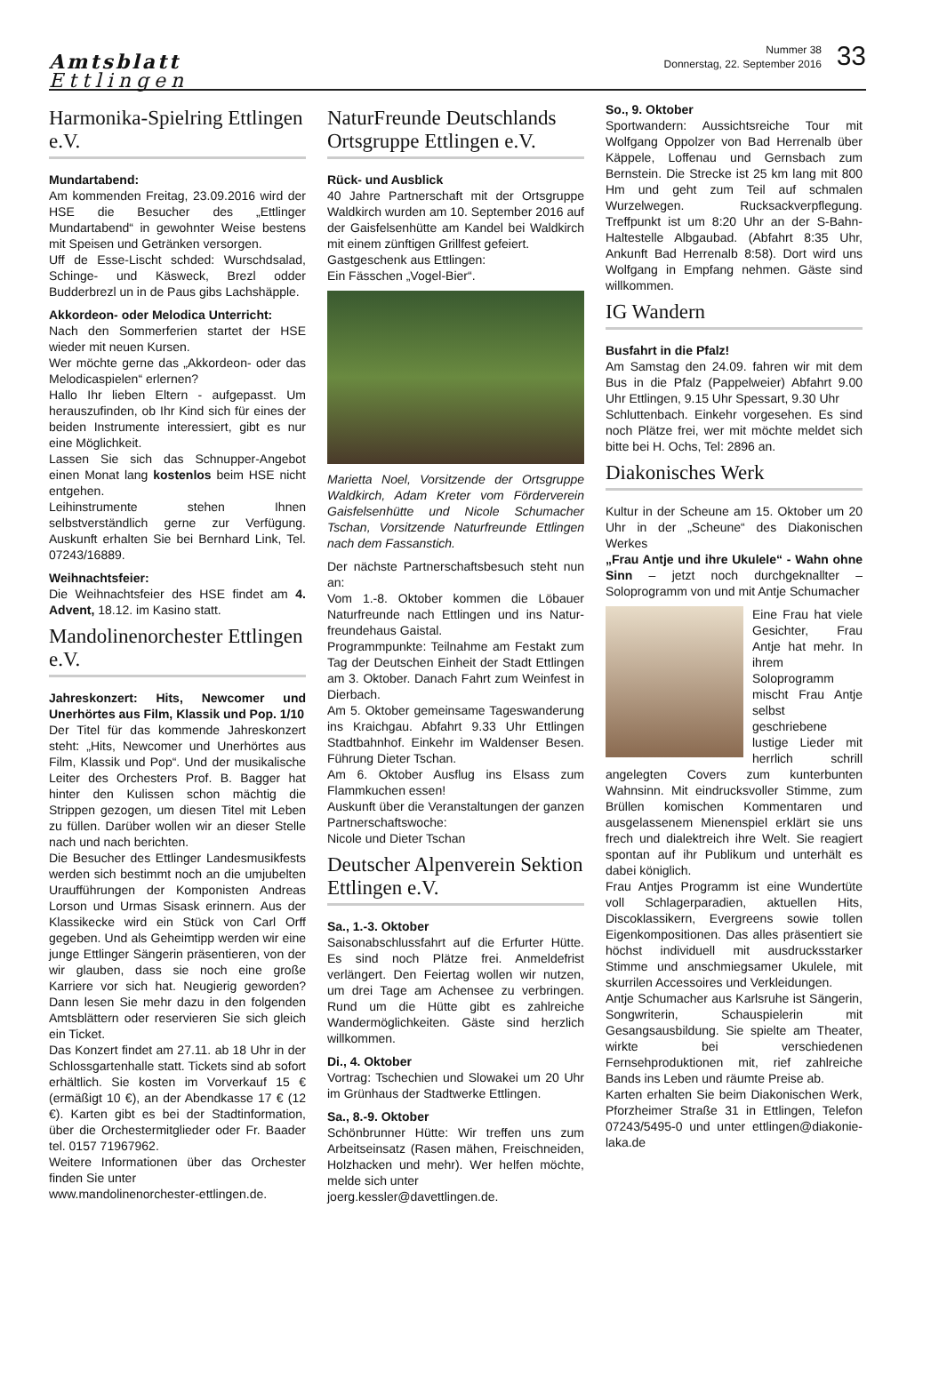Amtsblatt
Ettlingen
Nummer 38
Donnerstag, 22. September 2016
33
Harmonika-Spielring Ettlingen e.V.
Mundartabend:
Am kommenden Freitag, 23.09.2016 wird der HSE die Besucher des „Ettlinger Mundartabend“ in gewohnter Weise bestens mit Speisen und Getränken versorgen.
Uff de Esse-Lischt schded: Wurschdsalad, Schinge- und Käsweck, Brezl odder Budderbrezl un in de Paus gibs Lachshäpple.
Akkordeon- oder Melodica Unterricht:
Nach den Sommerferien startet der HSE wieder mit neuen Kursen.
Wer möchte gerne das „Akkordeon- oder das Melodicaspielen“ erlernen?
Hallo Ihr lieben Eltern - aufgepasst. Um herauszufinden, ob Ihr Kind sich für eines der beiden Instrumente interessiert, gibt es nur eine Möglichkeit.
Lassen Sie sich das Schnupper-Angebot einen Monat lang kostenlos beim HSE nicht entgehen.
Leihinstrumente stehen Ihnen selbstverständlich gerne zur Verfügung. Auskunft erhalten Sie bei Bernhard Link, Tel. 07243/16889.
Weihnachtsfeier:
Die Weihnachtsfeier des HSE findet am 4. Advent, 18.12. im Kasino statt.
Mandolinenorchester Ettlingen e.V.
Jahreskonzert: Hits, Newcomer und Unerhörtes aus Film, Klassik und Pop. 1/10
Der Titel für das kommende Jahreskonzert steht: „Hits, Newcomer und Unerhörtes aus Film, Klassik und Pop“. Und der musikalische Leiter des Orchesters Prof. B. Bagger hat hinter den Kulissen schon mächtig die Strippen gezogen, um diesen Titel mit Leben zu füllen. Darüber wollen wir an dieser Stelle nach und nach berichten.
Die Besucher des Ettlinger Landesmusikfests werden sich bestimmt noch an die umjubelten Uraufführungen der Komponisten Andreas Lorson und Urmas Sisask erinnern. Aus der Klassikecke wird ein Stück von Carl Orff gegeben. Und als Geheimtipp werden wir eine junge Ettlinger Sängerin präsentieren, von der wir glauben, dass sie noch eine große Karriere vor sich hat. Neugierig geworden? Dann lesen Sie mehr dazu in den folgenden Amtsblättern oder reservieren Sie sich gleich ein Ticket.
Das Konzert findet am 27.11. ab 18 Uhr in der Schlossgartenhalle statt. Tickets sind ab sofort erhältlich. Sie kosten im Vorverkauf 15 € (ermäßigt 10 €), an der Abendkasse 17 € (12 €). Karten gibt es bei der Stadtinformation, über die Orchestermitglieder oder Fr. Baader tel. 0157 71967962.
Weitere Informationen über das Orchester finden Sie unter
www.mandolinenorchester-ettlingen.de.
NaturFreunde Deutschlands Ortsgruppe Ettlingen e.V.
Rück- und Ausblick
40 Jahre Partnerschaft mit der Ortsgruppe Waldkirch wurden am 10. September 2016 auf der Gaisfelsenhütte am Kandel bei Waldkirch mit einem zünftigen Grillfest gefeiert.
Gastgeschenk aus Ettlingen:
Ein Fässchen „Vogel-Bier“.
Marietta Noel, Vorsitzende der Ortsgruppe Waldkirch, Adam Kreter vom Förderverein Gaisfelsenhütte und Nicole Schumacher Tschan, Vorsitzende Naturfreunde Ettlingen nach dem Fassanstich.
Der nächste Partnerschaftsbesuch steht nun an:
Vom 1.-8. Oktober kommen die Löbauer Naturfreunde nach Ettlingen und ins Natur-freundehaus Gaistal.
Programmpunkte: Teilnahme am Festakt zum Tag der Deutschen Einheit der Stadt Ettlingen am 3. Oktober. Danach Fahrt zum Weinfest in Dierbach.
Am 5. Oktober gemeinsame Tageswanderung ins Kraichgau. Abfahrt 9.33 Uhr Ettlingen Stadtbahnhof. Einkehr im Waldenser Besen. Führung Dieter Tschan.
Am 6. Oktober Ausflug ins Elsass zum Flammkuchen essen!
Auskunft über die Veranstaltungen der ganzen Partnerschaftswoche:
Nicole und Dieter Tschan
Deutscher Alpenverein Sektion Ettlingen e.V.
Sa., 1.-3. Oktober
Saisonabschlussfahrt auf die Erfurter Hütte. Es sind noch Plätze frei. Anmeldefrist verlängert. Den Feiertag wollen wir nutzen, um drei Tage am Achensee zu verbringen. Rund um die Hütte gibt es zahlreiche Wandermöglichkeiten. Gäste sind herzlich willkommen.
Di., 4. Oktober
Vortrag: Tschechien und Slowakei um 20 Uhr im Grünhaus der Stadtwerke Ettlingen.
Sa., 8.-9. Oktober
Schönbrunner Hütte: Wir treffen uns zum Arbeitseinsatz (Rasen mähen, Freischneiden, Holzhacken und mehr). Wer helfen möchte, melde sich unter
joerg.kessler@davettlingen.de.
So., 9. Oktober
Sportwandern: Aussichtsreiche Tour mit Wolfgang Oppolzer von Bad Herrenalb über Käppele, Loffenau und Gernsbach zum Bernstein. Die Strecke ist 25 km lang mit 800 Hm und geht zum Teil auf schmalen Wurzelwegen. Rucksackverpflegung. Treffpunkt ist um 8:20 Uhr an der S-Bahn-Haltestelle Albgaubad. (Abfahrt 8:35 Uhr, Ankunft Bad Herrenalb 8:58). Dort wird uns Wolfgang in Empfang nehmen. Gäste sind willkommen.
IG Wandern
Busfahrt in die Pfalz!
Am Samstag den 24.09. fahren wir mit dem Bus in die Pfalz (Pappelweier) Abfahrt 9.00 Uhr Ettlingen, 9.15 Uhr Spessart, 9.30 Uhr
Schluttenbach. Einkehr vorgesehen. Es sind noch Plätze frei, wer mit möchte meldet sich bitte bei H. Ochs, Tel: 2896 an.
Diakonisches Werk
Kultur in der Scheune am 15. Oktober um 20 Uhr in der „Scheune“ des Diakonischen Werkes
„Frau Antje und ihre Ukulele“ - Wahn ohne Sinn – jetzt noch durchgeknallter – Soloprogramm von und mit Antje Schumacher
Eine Frau hat viele Gesichter, Frau Antje hat mehr. In ihrem Soloprogramm mischt Frau Antje selbst geschriebene lustige Lieder mit herrlich schrill angelegten Covers zum kunterbunten Wahnsinn. Mit eindrucksvoller Stimme, zum Brüllen komischen Kommentaren und ausgelassenem Mienenspiel erklärt sie uns frech und dialektreich ihre Welt. Sie reagiert spontan auf ihr Publikum und unterhält es dabei königlich.
Frau Antjes Programm ist eine Wundertüte voll Schlagerparadien, aktuellen Hits, Discoklassikern, Evergreens sowie tollen Eigenkompositionen. Das alles präsentiert sie höchst individuell mit ausdrucksstarker Stimme und anschmiegsamer Ukulele, mit skurrilen Accessoires und Verkleidungen.
Antje Schumacher aus Karlsruhe ist Sängerin, Songwriterin, Schauspielerin mit Gesangsausbildung. Sie spielte am Theater, wirkte bei verschiedenen Fernsehproduktionen mit, rief zahlreiche Bands ins Leben und räumte Preise ab.
Karten erhalten Sie beim Diakonischen Werk, Pforzheimer Straße 31 in Ettlingen, Telefon 07243/5495-0 und unter ettlingen@diakonie-laka.de